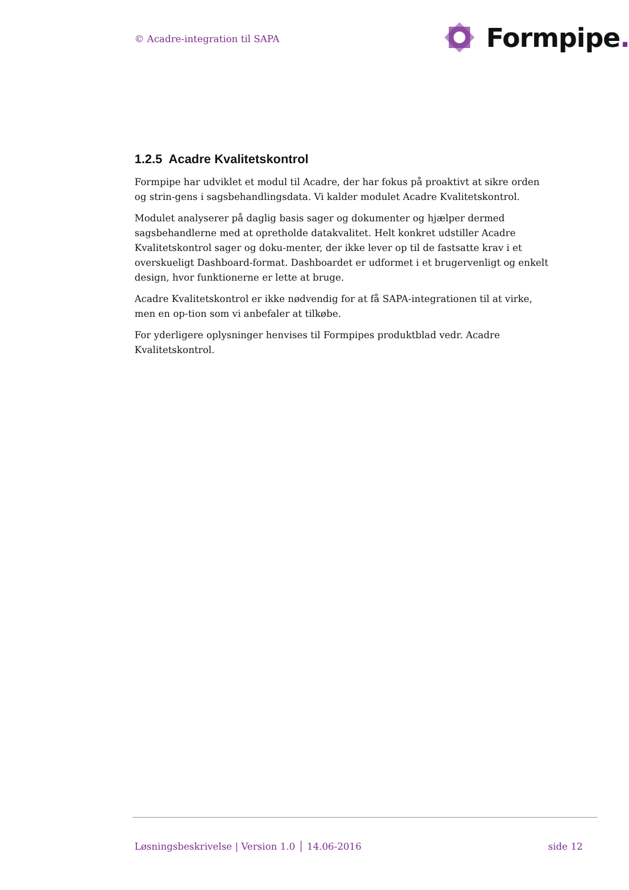© Acadre-integration til SAPA
Formpipe.
1.2.5 Acadre Kvalitetskontrol
Formpipe har udviklet et modul til Acadre, der har fokus på proaktivt at sikre orden og strin-gens i sagsbehandlingsdata. Vi kalder modulet Acadre Kvalitetskontrol.
Modulet analyserer på daglig basis sager og dokumenter og hjælper dermed sagsbehandlerne med at opretholde datakvalitet. Helt konkret udstiller Acadre Kvalitetskontrol sager og doku-menter, der ikke lever op til de fastsatte krav i et overskueligt Dashboard-format. Dashboardet er udformet i et brugervenligt og enkelt design, hvor funktionerne er lette at bruge.
Acadre Kvalitetskontrol er ikke nødvendig for at få SAPA-integrationen til at virke, men en op-tion som vi anbefaler at tilkøbe.
For yderligere oplysninger henvises til Formpipes produktblad vedr. Acadre Kvalitetskontrol.
Løsningsbeskrivelse | Version 1.0 │ 14.06-2016 side 12